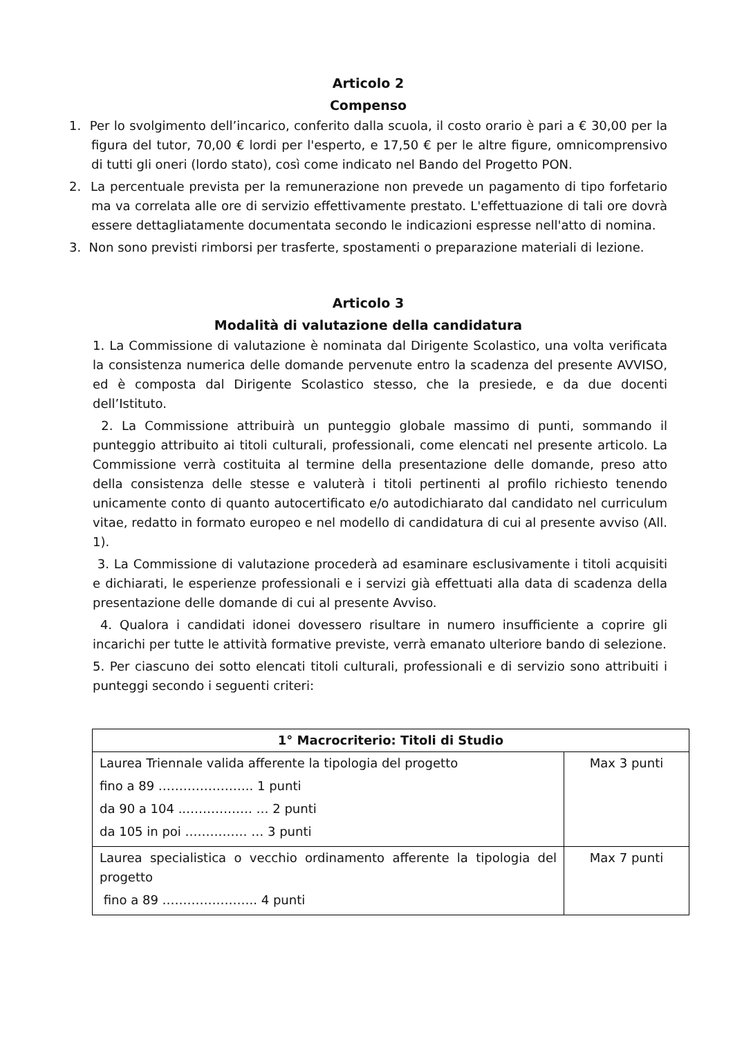Articolo 2
Compenso
1. Per lo svolgimento dell’incarico, conferito dalla scuola, il costo orario è pari a € 30,00 per la figura del tutor, 70,00 € lordi per l'esperto, e 17,50 € per le altre figure, omnicomprensivo di tutti gli oneri (lordo stato), così come indicato nel Bando del Progetto PON.
2. La percentuale prevista per la remunerazione non prevede un pagamento di tipo forfetario ma va correlata alle ore di servizio effettivamente prestato. L'effettuazione di tali ore dovrà essere dettagliatamente documentata secondo le indicazioni espresse nell'atto di nomina.
3. Non sono previsti rimborsi per trasferte, spostamenti o preparazione materiali di lezione.
Articolo 3
Modalità di valutazione della candidatura
1. La Commissione di valutazione è nominata dal Dirigente Scolastico, una volta verificata la consistenza numerica delle domande pervenute entro la scadenza del presente AVVISO, ed è composta dal Dirigente Scolastico stesso, che la presiede, e da due docenti dell’Istituto.
2. La Commissione attribuirà un punteggio globale massimo di punti, sommando il punteggio attribuito ai titoli culturali, professionali, come elencati nel presente articolo. La Commissione verrà costituita al termine della presentazione delle domande, preso atto della consistenza delle stesse e valuterà i titoli pertinenti al profilo richiesto tenendo unicamente conto di quanto autocertificato e/o autodichiarato dal candidato nel curriculum vitae, redatto in formato europeo e nel modello di candidatura di cui al presente avviso (All. 1).
3. La Commissione di valutazione procederà ad esaminare esclusivamente i titoli acquisiti e dichiarati, le esperienze professionali e i servizi già effettuati alla data di scadenza della presentazione delle domande di cui al presente Avviso.
4. Qualora i candidati idonei dovessero risultare in numero insufficiente a coprire gli incarichi per tutte le attività formative previste, verrà emanato ulteriore bando di selezione.
5. Per ciascuno dei sotto elencati titoli culturali, professionali e di servizio sono attribuiti i punteggi secondo i seguenti criteri:
| 1° Macrocriterio: Titoli di Studio | |
| --- | --- |
| Laurea Triennale valida afferente la tipologia del progetto fino a 89 ………………….. 1 punti da 90 a 104 ..……………. … 2 punti da 105 in poi …………… … 3 punti | Max 3 punti |
| Laurea specialistica o vecchio ordinamento afferente la tipologia del progetto fino a 89 ………………….. 4 punti | Max 7 punti |